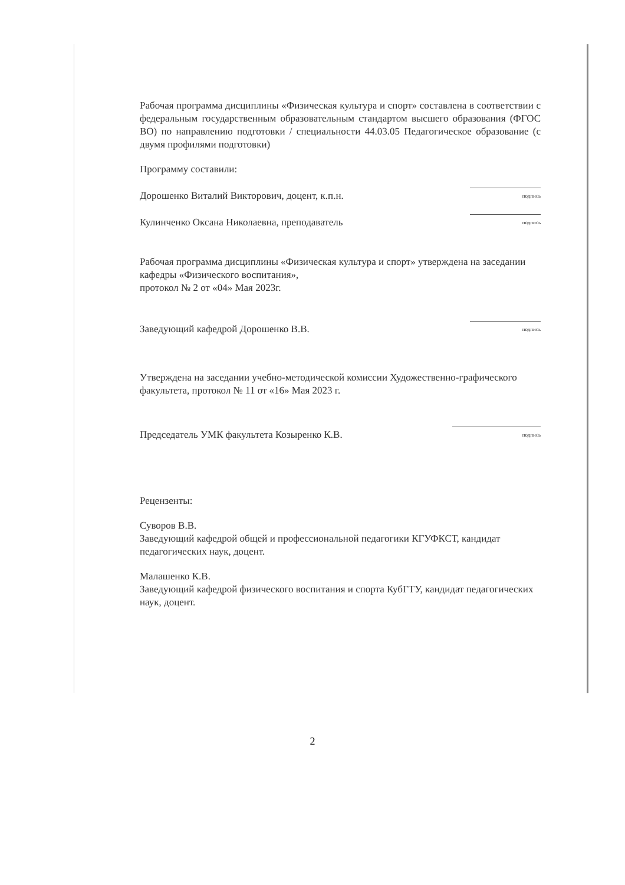Рабочая программа дисциплины «Физическая культура и спорт» составлена в соответствии с федеральным государственным образовательным стандартом высшего образования (ФГОС ВО) по направлению подготовки / специальности 44.03.05 Педагогическое образование (с двумя профилями подготовки)
Программу составили:
Дорошенко Виталий Викторович, доцент, к.п.н. подпись
Кулинченко Оксана Николаевна, преподаватель подпись
Рабочая программа дисциплины «Физическая культура и спорт» утверждена на заседании кафедры «Физического воспитания»,
протокол № 2 от «04» Мая 2023г.
Заведующий кафедрой Дорошенко В.В. подпись
Утверждена на заседании учебно-методической комиссии Художественно-графического факультета, протокол № 11 от «16» Мая 2023 г.
Председатель УМК факультета Козыренко К.В. подпись
Рецензенты:
Суворов В.В.
Заведующий кафедрой общей и профессиональной педагогики КГУФКСТ, кандидат педагогических наук, доцент.
Малашенко К.В.
Заведующий кафедрой физического воспитания и спорта КубГТУ, кандидат педагогических наук, доцент.
2